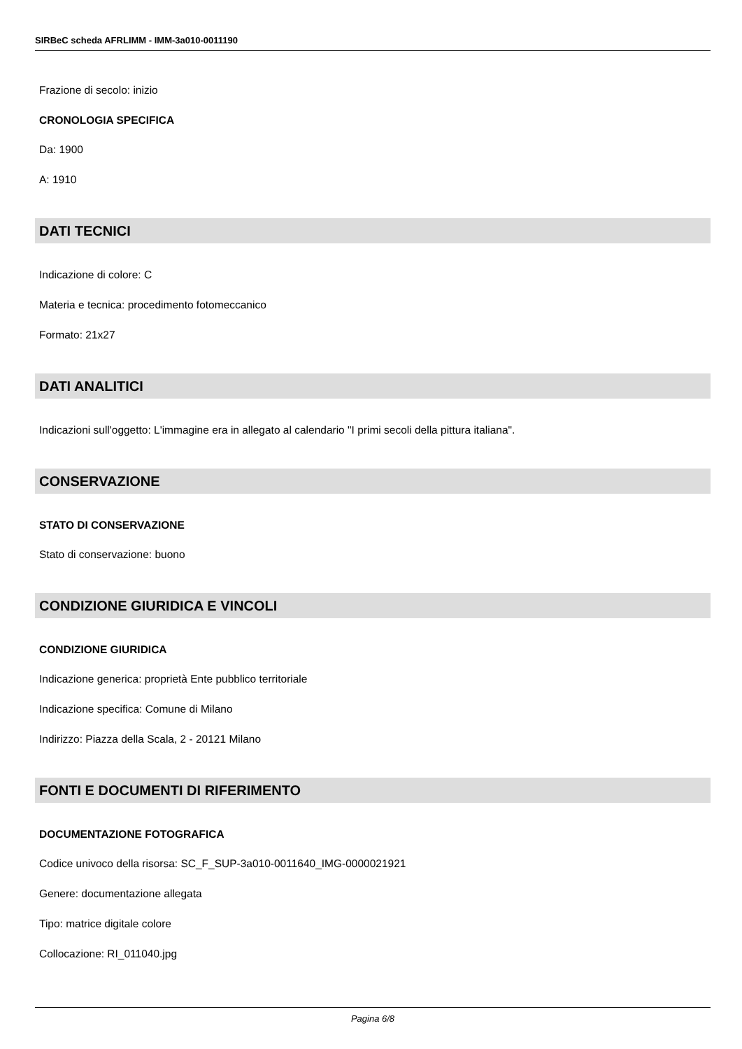SIRBeC scheda AFRLIMM - IMM-3a010-0011190
Frazione di secolo: inizio
CRONOLOGIA SPECIFICA
Da: 1900
A: 1910
DATI TECNICI
Indicazione di colore: C
Materia e tecnica: procedimento fotomeccanico
Formato: 21x27
DATI ANALITICI
Indicazioni sull'oggetto: L'immagine era in allegato al calendario "I primi secoli della pittura italiana".
CONSERVAZIONE
STATO DI CONSERVAZIONE
Stato di conservazione: buono
CONDIZIONE GIURIDICA E VINCOLI
CONDIZIONE GIURIDICA
Indicazione generica: proprietà Ente pubblico territoriale
Indicazione specifica: Comune di Milano
Indirizzo: Piazza della Scala, 2 - 20121 Milano
FONTI E DOCUMENTI DI RIFERIMENTO
DOCUMENTAZIONE FOTOGRAFICA
Codice univoco della risorsa: SC_F_SUP-3a010-0011640_IMG-0000021921
Genere: documentazione allegata
Tipo: matrice digitale colore
Collocazione: RI_011040.jpg
Pagina 6/8